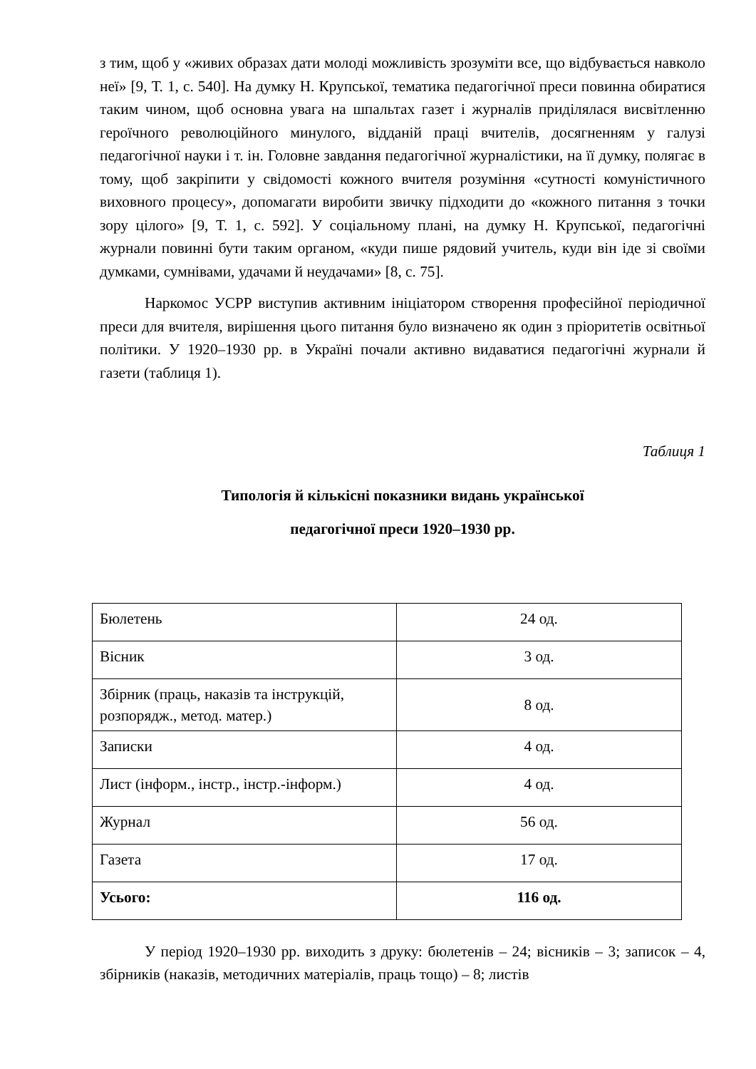з тим, щоб у «живих образах дати молоді можливість зрозуміти все, що відбувається навколо неї» [9, Т. 1, с. 540]. На думку Н. Крупської, тематика педагогічної преси повинна обиратися таким чином, щоб основна увага на шпальтах газет і журналів приділялася висвітленню героїчного революційного минулого, відданій праці вчителів, досягненням у галузі педагогічної науки і т. ін. Головне завдання педагогічної журналістики, на її думку, полягає в тому, щоб закріпити у свідомості кожного вчителя розуміння «сутності комуністичного виховного процесу», допомагати виробити звичку підходити до «кожного питання з точки зору цілого» [9, Т. 1, с. 592]. У соціальному плані, на думку Н. Крупської, педагогічні журнали повинні бути таким органом, «куди пише рядовий учитель, куди він іде зі своїми думками, сумнівами, удачами й неудачами» [8, с. 75].
Наркомос УСРР виступив активним ініціатором створення професійної періодичної преси для вчителя, вирішення цього питання було визначено як один з пріоритетів освітньої політики. У 1920–1930 рр. в Україні почали активно видаватися педагогічні журнали й газети (таблиця 1).
Таблиця 1
Типологія й кількісні показники видань української
педагогічної преси 1920–1930 рр.
| Бюлетень | 24 од. |
| Вісник | 3 од. |
| Збірник (праць, наказів та інструкцій, розпорядж., метод. матер.) | 8 од. |
| Записки | 4 од. |
| Лист (інформ., інстр., інстр.-інформ.) | 4 од. |
| Журнал | 56 од. |
| Газета | 17 од. |
| Усього: | 116 од. |
У період 1920–1930 рр. виходить з друку: бюлетенів – 24; вісників – 3; записок – 4, збірників (наказів, методичних матеріалів, праць тощо) – 8; листів